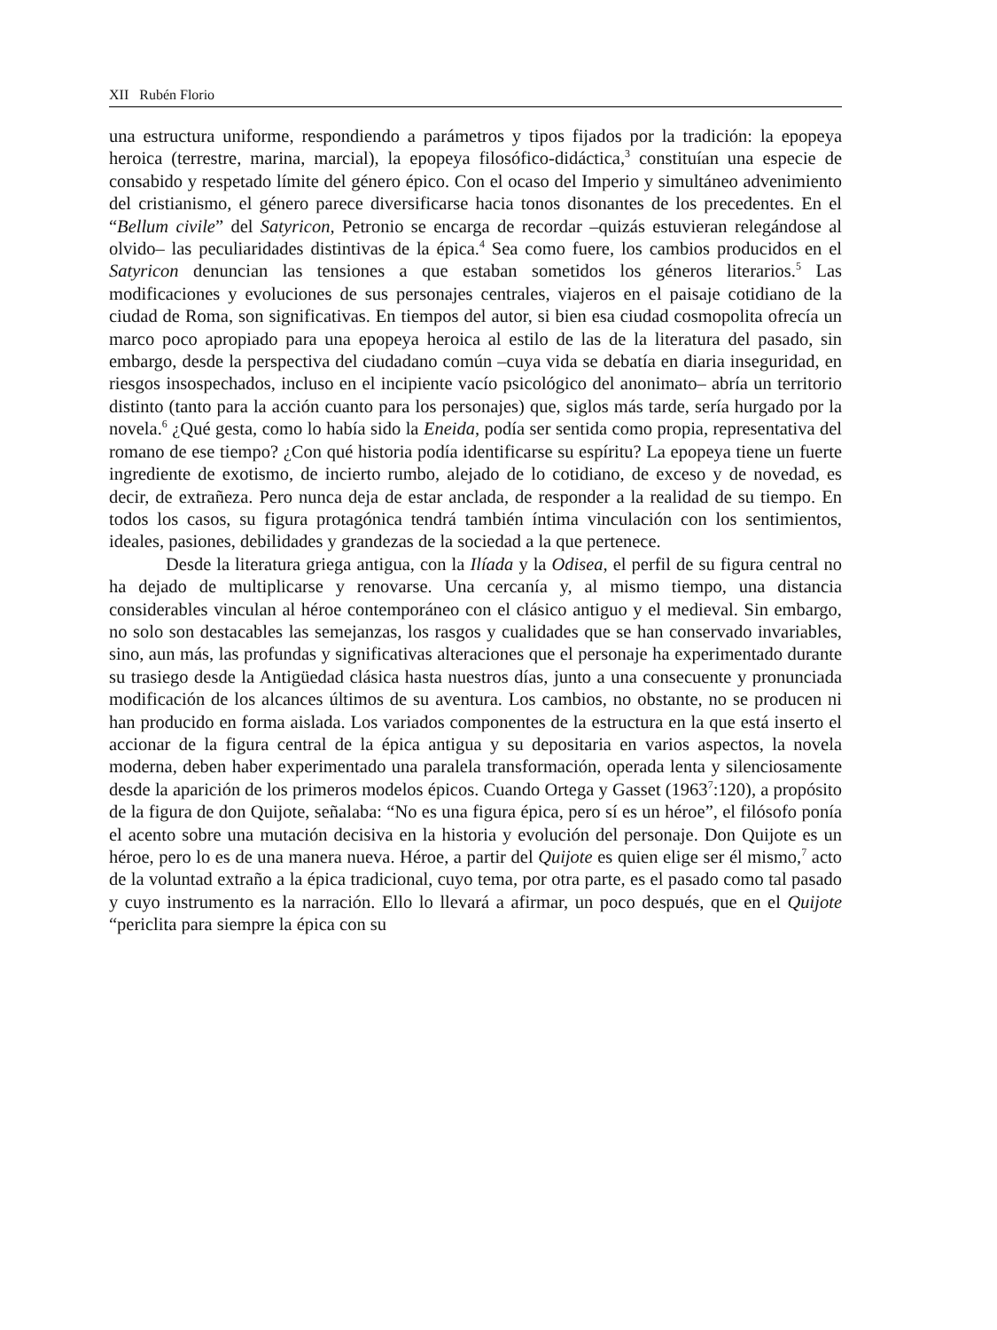XII Rubén Florio
una estructura uniforme, respondiendo a parámetros y tipos fijados por la tradición: la epopeya heroica (terrestre, marina, marcial), la epopeya filosófico-didáctica,<sup>3</sup> constituían una especie de consabido y respetado límite del género épico. Con el ocaso del Imperio y simultáneo advenimiento del cristianismo, el género parece diversificarse hacia tonos disonantes de los precedentes. En el “Bellum civile” del Satyricon, Petronio se encarga de recordar –quizás estuvieran relegándose al olvido– las peculiaridades distintivas de la épica.<sup>4</sup> Sea como fuere, los cambios producidos en el Satyricon denuncian las tensiones a que estaban sometidos los géneros literarios.<sup>5</sup> Las modificaciones y evoluciones de sus personajes centrales, viajeros en el paisaje cotidiano de la ciudad de Roma, son significativas. En tiempos del autor, si bien esa ciudad cosmopolita ofrecía un marco poco apropiado para una epopeya heroica al estilo de las de la literatura del pasado, sin embargo, desde la perspectiva del ciudadano común –cuya vida se debatía en diaria inseguridad, en riesgos insospechados, incluso en el incipiente vacío psicológico del anonimato– abría un territorio distinto (tanto para la acción cuanto para los personajes) que, siglos más tarde, sería hurgado por la novela.<sup>6</sup> ¿Qué gesta, como lo había sido la Eneida, podía ser sentida como propia, representativa del romano de ese tiempo? ¿Con qué historia podía identificarse su espíritu? La epopeya tiene un fuerte ingrediente de exotismo, de incierto rumbo, alejado de lo cotidiano, de exceso y de novedad, es decir, de extrañeza. Pero nunca deja de estar anclada, de responder a la realidad de su tiempo. En todos los casos, su figura protagónica tendrá también íntima vinculación con los sentimientos, ideales, pasiones, debilidades y grandezas de la sociedad a la que pertenece.
Desde la literatura griega antigua, con la Ilíada y la Odisea, el perfil de su figura central no ha dejado de multiplicarse y renovarse. Una cercanía y, al mismo tiempo, una distancia considerables vinculan al héroe contemporáneo con el clásico antiguo y el medieval. Sin embargo, no solo son destacables las semejanzas, los rasgos y cualidades que se han conservado invariables, sino, aun más, las profundas y significativas alteraciones que el personaje ha experimentado durante su trasiego desde la Antigüedad clásica hasta nuestros días, junto a una consecuente y pronunciada modificación de los alcances últimos de su aventura. Los cambios, no obstante, no se producen ni han producido en forma aislada. Los variados componentes de la estructura en la que está inserto el accionar de la figura central de la épica antigua y su depositaria en varios aspectos, la novela moderna, deben haber experimentado una paralela transformación, operada lenta y silenciosamente desde la aparición de los primeros modelos épicos. Cuando Ortega y Gasset (1963<sup>7</sup>:120), a propósito de la figura de don Quijote, señalaba: “No es una figura épica, pero sí es un héroe”, el filósofo ponía el acento sobre una mutación decisiva en la historia y evolución del personaje. Don Quijote es un héroe, pero lo es de una manera nueva. Héroe, a partir del Quijote es quien elige ser él mismo,<sup>7</sup> acto de la voluntad extraño a la épica tradicional, cuyo tema, por otra parte, es el pasado como tal pasado y cuyo instrumento es la narración. Ello lo llevará a afirmar, un poco después, que en el Quijote “periclita para siempre la épica con su